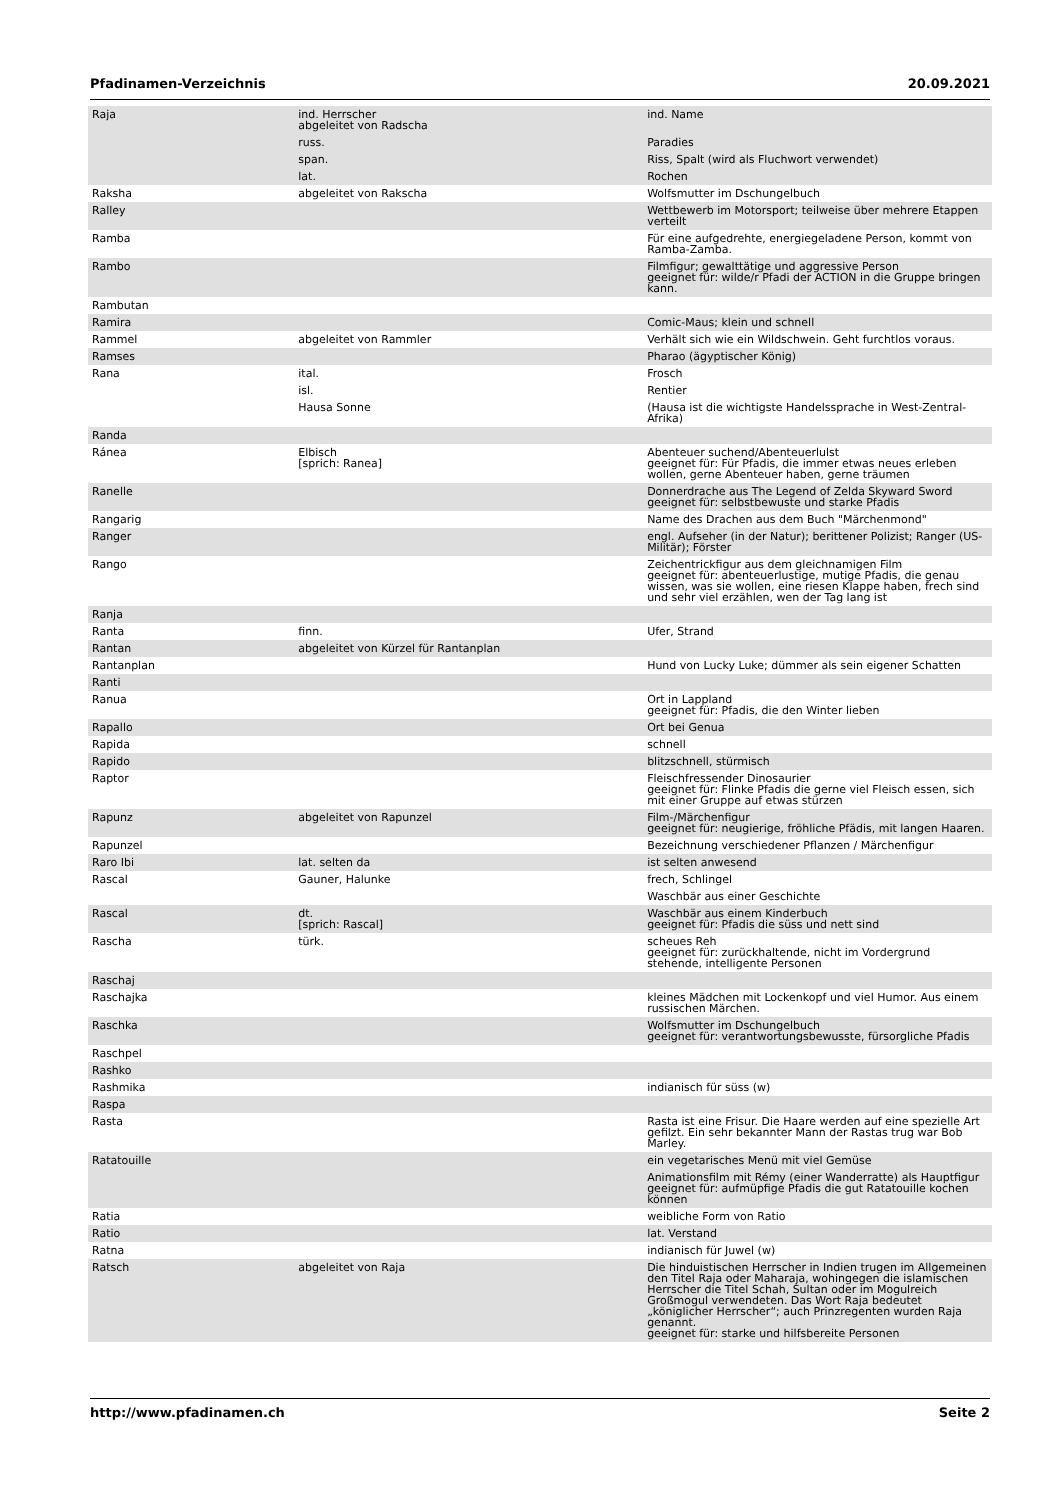Pfadinamen-Verzeichnis 20.09.2021
| Raja | ind. Herrscher abgeleitet von Radscha | ind. Name |
| | russ. | Paradies |
| | span. | Riss, Spalt (wird als Fluchwort verwendet) |
| | lat. | Rochen |
| Raksha | abgeleitet von Rakscha | Wolfsmutter im Dschungelbuch |
| Ralley | | Wettbewerb im Motorsport; teilweise über mehrere Etappen verteilt |
| Ramba | | Für eine aufgedrehte, energiegeladene Person, kommt von Ramba-Zamba. |
| Rambo | | Filmfigur; gewalttätige und aggressive Person geeignet für: wilde/r Pfadi der ACTION in die Gruppe bringen kann. |
| Rambutan | | |
| Ramira | | Comic-Maus; klein und schnell |
| Rammel | abgeleitet von Rammler | Verhält sich wie ein Wildschwein. Geht furchtlos voraus. |
| Ramses | | Pharao (ägyptischer König) |
| Rana | ital. | Frosch |
| | isl. | Rentier |
| | Hausa Sonne | (Hausa ist die wichtigste Handelssprache in West-Zentral-Afrika) |
| Randa | | |
| Ránea | Elbisch [sprich: Ranea] | Abenteuer suchend/Abenteuerlulst geeignet für: Für Pfadis, die immer etwas neues erleben wollen, gerne Abenteuer haben, gerne träumen |
| Ranelle | | Donnerdrache aus The Legend of Zelda Skyward Sword geeignet für: selbstbewuste und starke Pfadis |
| Rangarig | | Name des Drachen aus dem Buch "Märchenmond" |
| Ranger | | engl. Aufseher (in der Natur); berittener Polizist; Ranger (US-Militär); Förster |
| Rango | | Zeichentrickfigur aus dem gleichnamigen Film geeignet für: abenteuerlustige, mutige Pfadis, die genau wissen, was sie wollen, eine riesen Klappe haben, frech sind und sehr viel erzählen, wen der Tag lang ist |
| Ranja | | |
| Ranta | finn. | Ufer, Strand |
| Rantan | abgeleitet von Kürzel für Rantanplan | |
| Rantanplan | | Hund von Lucky Luke; dümmer als sein eigener Schatten |
| Ranti | | |
| Ranua | | Ort in Lappland geeignet für: Pfadis, die den Winter lieben |
| Rapallo | | Ort bei Genua |
| Rapida | | schnell |
| Rapido | | blitzschnell, stürmisch |
| Raptor | | Fleischfressender Dinosaurier geeignet für: Flinke Pfadis die gerne viel Fleisch essen, sich mit einer Gruppe auf etwas stürzen |
| Rapunz | abgeleitet von Rapunzel | Film-/Märchenfigur geeignet für: neugierige, fröhliche Pfädis, mit langen Haaren. |
| Rapunzel | | Bezeichnung verschiedener Pflanzen / Märchenfigur |
| Raro Ibi | lat. selten da | ist selten anwesend |
| Rascal | Gauner, Halunke | frech, Schlingel |
| | | Waschbär aus einer Geschichte |
| Rascal | dt. [sprich: Rascal] | Waschbär aus einem Kinderbuch geeignet für: Pfadis die süss und nett sind |
| Rascha | türk. | scheues Reh geeignet für: zurückhaltende, nicht im Vordergrund stehende, intelligente Personen |
| Raschaj | | |
| Raschajka | | kleines Mädchen mit Lockenkopf und viel Humor. Aus einem russischen Märchen. |
| Raschka | | Wolfsmutter im Dschungelbuch geeignet für: verantwortungsbewusste, fürsorgliche Pfadis |
| Raschpel | | |
| Rashko | | |
| Rashmika | | indianisch für süss (w) |
| Raspa | | |
| Rasta | | Rasta ist eine Frisur. Die Haare werden auf eine spezielle Art gefilzt. Ein sehr bekannter Mann der Rastas trug war Bob Marley. |
| Ratatouille | | ein vegetarisches Menü mit viel Gemüse |
| | | Animationsfilm mit Rémy (einer Wanderratte) als Hauptfigur geeignet für: aufmüpfige Pfadis die gut Ratatouille kochen können |
| Ratia | | weibliche Form von Ratio |
| Ratio | | lat. Verstand |
| Ratna | | indianisch für Juwel (w) |
| Ratsch | abgeleitet von Raja | Die hinduistischen Herrscher in Indien trugen im Allgemeinen den Titel Raja oder Maharaja, wohingegen die islamischen Herrscher die Titel Schah, Sultan oder im Mogulreich Großmogul verwendeten. Das Wort Raja bedeutet „königlicher Herrscher“; auch Prinzregenten wurden Raja genannt. geeignet für: starke und hilfsbereite Personen |
http://www.pfadinamen.ch Seite 2